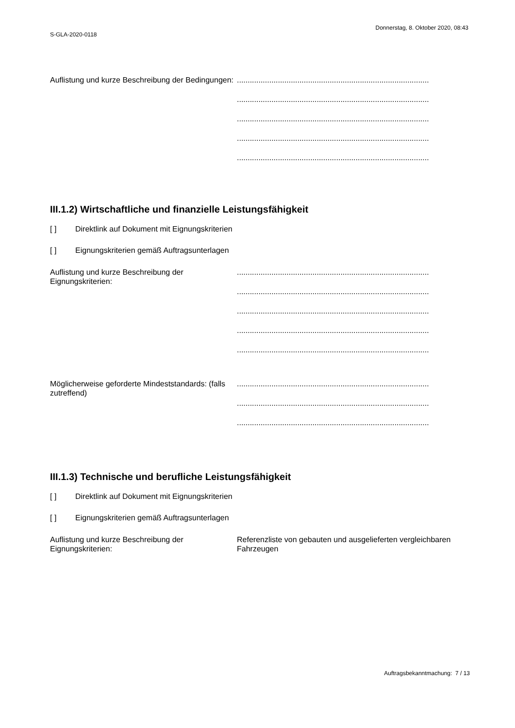Donnerstag, 8. Oktober 2020, 08:43
S-GLA-2020-0118
Auflistung und kurze Beschreibung der Bedingungen:
.........................................................................................
.........................................................................................
.........................................................................................
.........................................................................................
.........................................................................................
III.1.2) Wirtschaftliche und finanzielle Leistungsfähigkeit
[ ] Direktlink auf Dokument mit Eignungskriterien
[ ] Eignungskriterien gemäß Auftragsunterlagen
Auflistung und kurze Beschreibung der Eignungskriterien:
.........................................................................................
.........................................................................................
.........................................................................................
.........................................................................................
.........................................................................................
Möglicherweise geforderte Mindeststandards: (falls zutreffend)
.........................................................................................
.........................................................................................
.........................................................................................
III.1.3) Technische und berufliche Leistungsfähigkeit
[ ] Direktlink auf Dokument mit Eignungskriterien
[ ] Eignungskriterien gemäß Auftragsunterlagen
Auflistung und kurze Beschreibung der Eignungskriterien:
Referenzliste von gebauten und ausgelieferten vergleichbaren Fahrzeugen
Auftragsbekanntmachung: 7 / 13